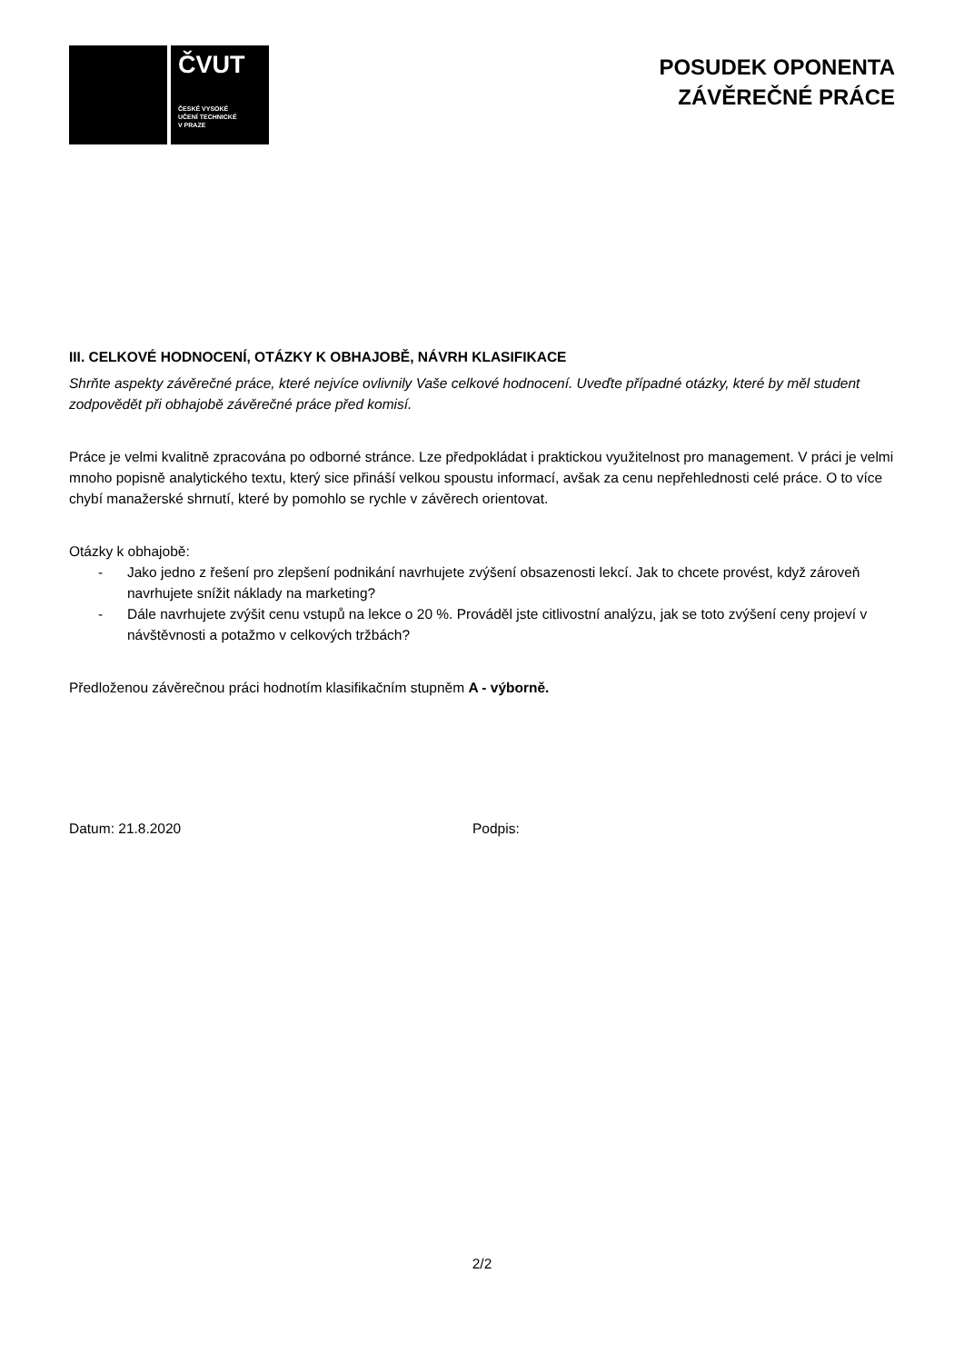ČVUT
ČESKÉ VYSOKÉ
UČENÍ TECHNICKÉ
V PRAZE
POSUDEK OPONENTA
ZÁVĚREČNÉ PRÁCE
III. CELKOVÉ HODNOCENÍ, OTÁZKY K OBHAJOBĚ, NÁVRH KLASIFIKACE
Shrňte aspekty závěrečné práce, které nejvíce ovlivnily Vaše celkové hodnocení. Uveďte případné otázky, které by měl student zodpovědět při obhajobě závěrečné práce před komisí.
Práce je velmi kvalitně zpracována po odborné stránce. Lze předpokládat i praktickou využitelnost pro management. V práci je velmi mnoho popisně analytického textu, který sice přináší velkou spoustu informací, avšak za cenu nepřehlednosti celé práce. O to více chybí manažerské shrnutí, které by pomohlo se rychle v závěrech orientovat.
Otázky k obhajobě:
- Jako jedno z řešení pro zlepšení podnikání navrhujete zvýšení obsazenosti lekcí. Jak to chcete provést, když zároveň navrhujete snížit náklady na marketing?
- Dále navrhujete zvýšit cenu vstupů na lekce o 20 %. Prováděl jste citlivostní analýzu, jak se toto zvýšení ceny projeví v návštěvnosti a potažmo v celkových tržbách?
Předloženou závěrečnou práci hodnotím klasifikačním stupněm A - výborně.
Datum: 21.8.2020 Podpis:
2/2